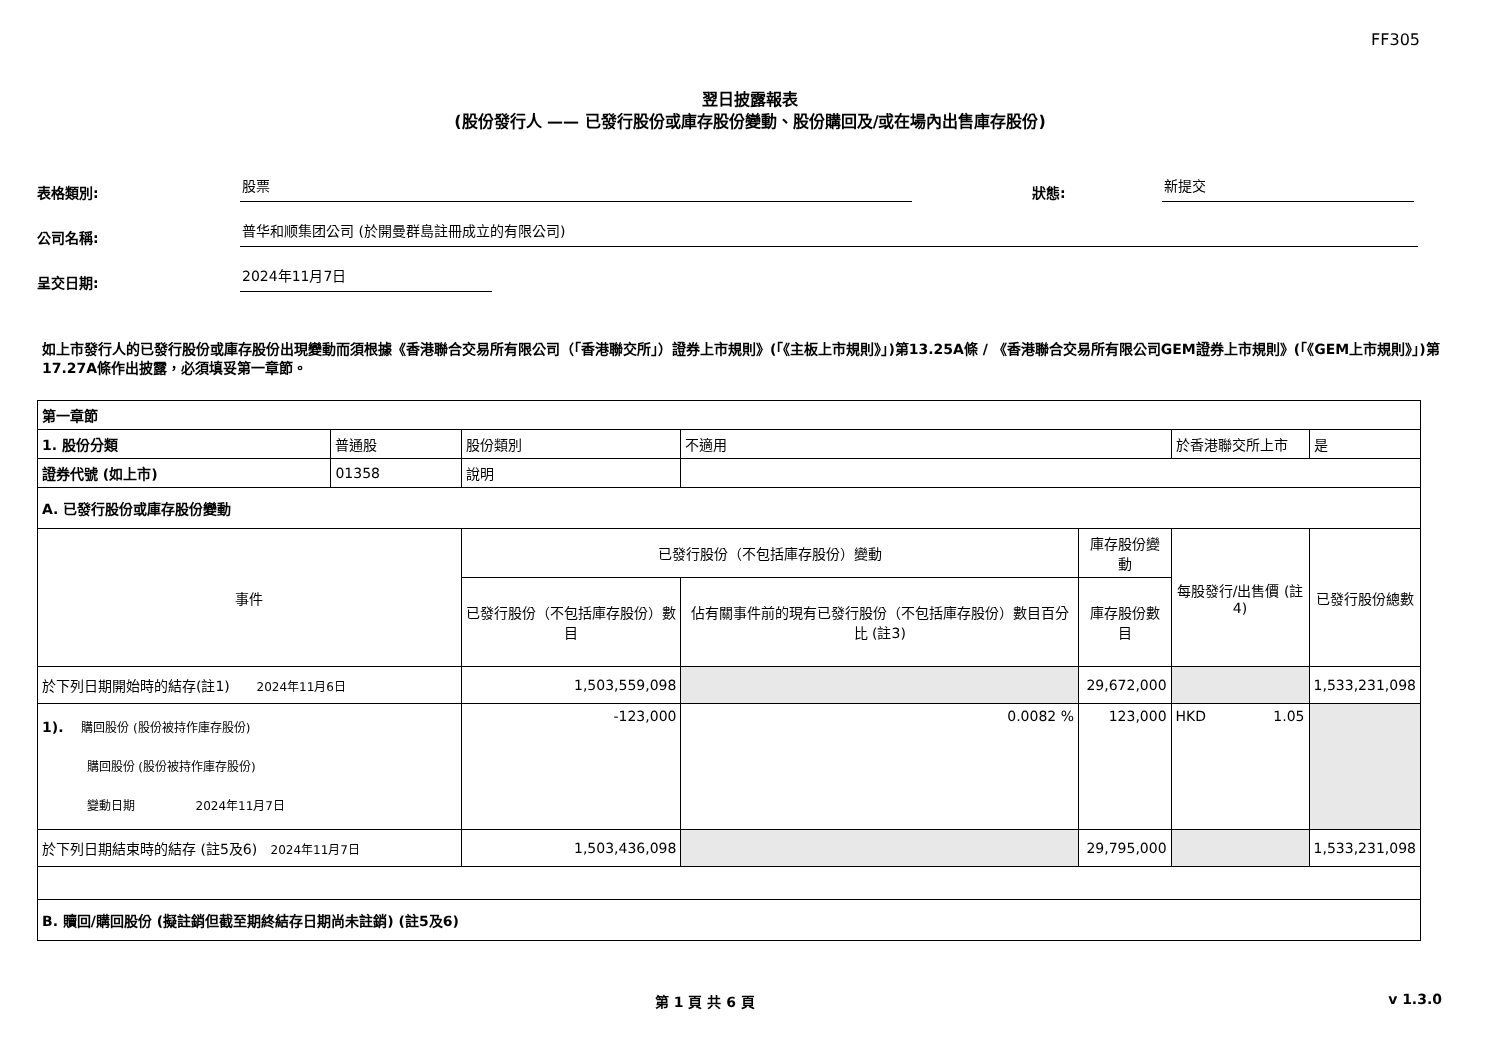FF305
翌日披露報表
(股份發行人 —— 已發行股份或庫存股份變動、股份購回及/或在場內出售庫存股份)
表格類別:
股票
狀態:
新提交
公司名稱:
普华和顺集团公司 (於開曼群島註冊成立的有限公司)
呈交日期:
2024年11月7日
如上市發行人的已發行股份或庫存股份出現變動而須根據《香港聯合交易所有限公司（「香港聯交所」）證券上市規則》(「《主板上市規則》」)第13.25A條 / 《香港聯合交易所有限公司GEM證券上市規則》(「《GEM上市規則》」)第17.27A條作出披露，必須填妥第一章節。
| 第一章節 | | | | | | |
| 1. 股份分類 | 普通股 | 股份類別 | 不適用 | | 於香港聯交所上市 | 是 |
| 證券代號 (如上市) | 01358 | 說明 | | | | |
| A. 已發行股份或庫存股份變動 | | | | | | |
| 事件 | | 已發行股份（不包括庫存股份）變動 | | 庫存股份變動 | 每股發行/出售價 (註4) | 已發行股份總數 |
| | | 已發行股份（不包括庫存股份）數目 | 佔有關事件前的現有已發行股份（不包括庫存股份）數目百分比 (註3) | 庫存股份數目 | | |
| 於下列日期開始時的結存(註1) 2024年11月6日 | | 1,503,559,098 | | 29,672,000 | | 1,533,231,098 |
| 1). 購回股份 (股份被持作庫存股份) 購回股份 (股份被持作庫存股份) 變動日期 2024年11月7日 | | -123,000 | 0.0082 % | 123,000 | HKD 1.05 | |
| 於下列日期結束時的結存 (註5及6) 2024年11月7日 | | 1,503,436,098 | | 29,795,000 | | 1,533,231,098 |
| B. 贖回/購回股份 (擬註銷但截至期終結存日期尚未註銷) (註5及6) | | | | | | |
第 1 頁 共 6 頁 v 1.3.0